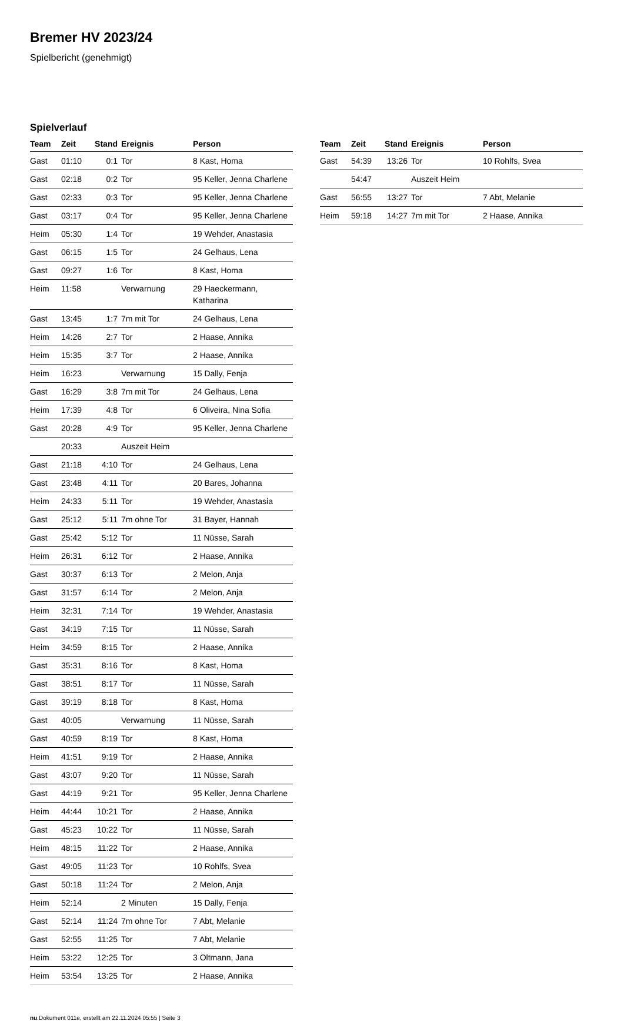Bremer HV 2023/24
Spielbericht (genehmigt)
Spielverlauf
| Team | Zeit | Stand | Ereignis | Person |
| --- | --- | --- | --- | --- |
| Gast | 01:10 | 0:1 | Tor | 8 Kast, Homa |
| Gast | 02:18 | 0:2 | Tor | 95 Keller, Jenna Charlene |
| Gast | 02:33 | 0:3 | Tor | 95 Keller, Jenna Charlene |
| Gast | 03:17 | 0:4 | Tor | 95 Keller, Jenna Charlene |
| Heim | 05:30 | 1:4 | Tor | 19 Wehder, Anastasia |
| Gast | 06:15 | 1:5 | Tor | 24 Gelhaus, Lena |
| Gast | 09:27 | 1:6 | Tor | 8 Kast, Homa |
| Heim | 11:58 | | Verwarnung | 29 Haeckermann, Katharina |
| Gast | 13:45 | 1:7 | 7m mit Tor | 24 Gelhaus, Lena |
| Heim | 14:26 | 2:7 | Tor | 2 Haase, Annika |
| Heim | 15:35 | 3:7 | Tor | 2 Haase, Annika |
| Heim | 16:23 | | Verwarnung | 15 Dally, Fenja |
| Gast | 16:29 | 3:8 | 7m mit Tor | 24 Gelhaus, Lena |
| Heim | 17:39 | 4:8 | Tor | 6 Oliveira, Nina Sofia |
| Gast | 20:28 | 4:9 | Tor | 95 Keller, Jenna Charlene |
| | 20:33 | | Auszeit Heim | |
| Gast | 21:18 | 4:10 | Tor | 24 Gelhaus, Lena |
| Gast | 23:48 | 4:11 | Tor | 20 Bares, Johanna |
| Heim | 24:33 | 5:11 | Tor | 19 Wehder, Anastasia |
| Gast | 25:12 | 5:11 | 7m ohne Tor | 31 Bayer, Hannah |
| Gast | 25:42 | 5:12 | Tor | 11 Nüsse, Sarah |
| Heim | 26:31 | 6:12 | Tor | 2 Haase, Annika |
| Gast | 30:37 | 6:13 | Tor | 2 Melon, Anja |
| Gast | 31:57 | 6:14 | Tor | 2 Melon, Anja |
| Heim | 32:31 | 7:14 | Tor | 19 Wehder, Anastasia |
| Gast | 34:19 | 7:15 | Tor | 11 Nüsse, Sarah |
| Heim | 34:59 | 8:15 | Tor | 2 Haase, Annika |
| Gast | 35:31 | 8:16 | Tor | 8 Kast, Homa |
| Gast | 38:51 | 8:17 | Tor | 11 Nüsse, Sarah |
| Gast | 39:19 | 8:18 | Tor | 8 Kast, Homa |
| Gast | 40:05 | | Verwarnung | 11 Nüsse, Sarah |
| Gast | 40:59 | 8:19 | Tor | 8 Kast, Homa |
| Heim | 41:51 | 9:19 | Tor | 2 Haase, Annika |
| Gast | 43:07 | 9:20 | Tor | 11 Nüsse, Sarah |
| Gast | 44:19 | 9:21 | Tor | 95 Keller, Jenna Charlene |
| Heim | 44:44 | 10:21 | Tor | 2 Haase, Annika |
| Gast | 45:23 | 10:22 | Tor | 11 Nüsse, Sarah |
| Heim | 48:15 | 11:22 | Tor | 2 Haase, Annika |
| Gast | 49:05 | 11:23 | Tor | 10 Rohlfs, Svea |
| Gast | 50:18 | 11:24 | Tor | 2 Melon, Anja |
| Heim | 52:14 | | 2 Minuten | 15 Dally, Fenja |
| Gast | 52:14 | 11:24 | 7m ohne Tor | 7 Abt, Melanie |
| Gast | 52:55 | 11:25 | Tor | 7 Abt, Melanie |
| Heim | 53:22 | 12:25 | Tor | 3 Oltmann, Jana |
| Heim | 53:54 | 13:25 | Tor | 2 Haase, Annika |
| Team | Zeit | Stand | Ereignis | Person |
| --- | --- | --- | --- | --- |
| Gast | 54:39 | 13:26 | Tor | 10 Rohlfs, Svea |
| | 54:47 | | Auszeit Heim | |
| Gast | 56:55 | 13:27 | Tor | 7 Abt, Melanie |
| Heim | 59:18 | 14:27 | 7m mit Tor | 2 Haase, Annika |
nu.Dokument 011e, erstellt am 22.11.2024 05:55 | Seite 3